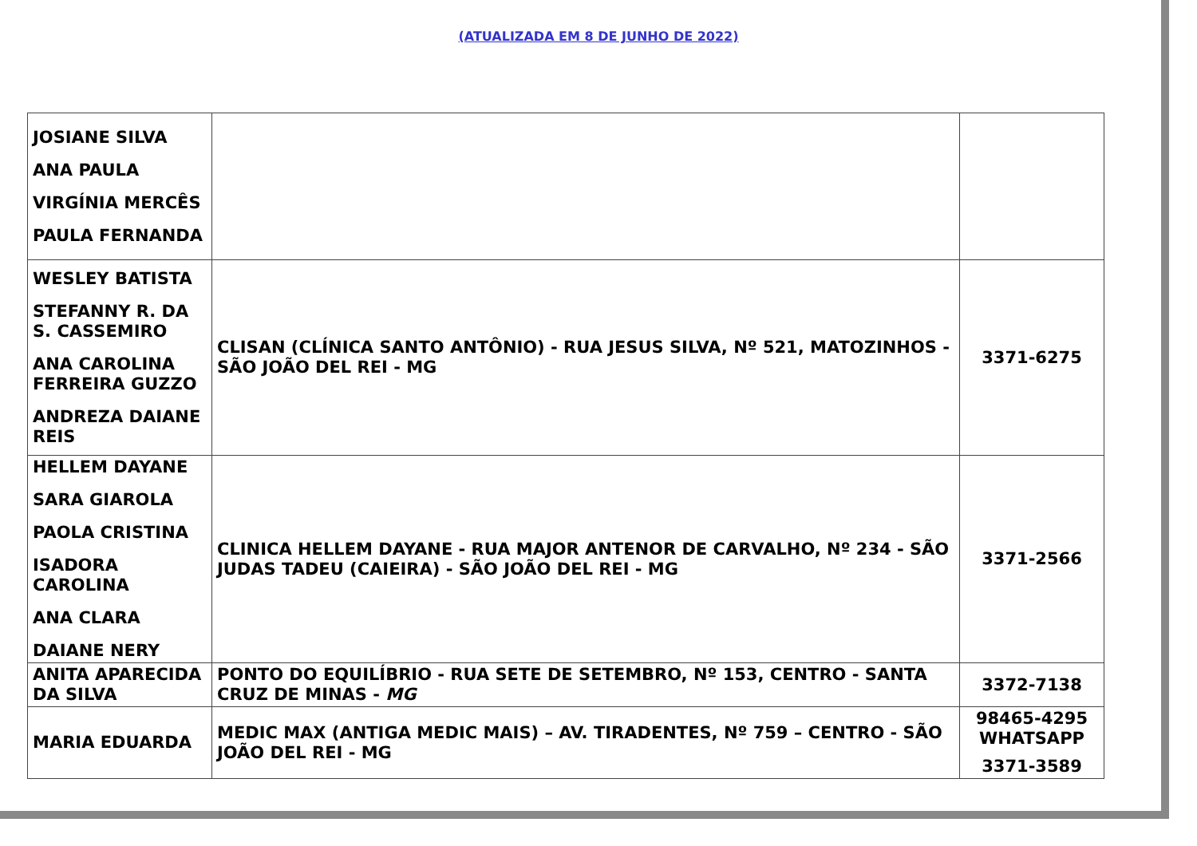(ATUALIZADA EM 8 DE JUNHO DE 2022)
| JOSIANE SILVA ANA PAULA VIRGÍNIA MERCÊS PAULA FERNANDA | | |
| WESLEY BATISTA STEFANNY R. DA S. CASSEMIRO ANA CAROLINA FERREIRA GUZZO ANDREZA DAIANE REIS | CLISAN (CLÍNICA SANTO ANTÔNIO) - RUA JESUS SILVA, Nº 521, MATOZINHOS - SÃO JOÃO DEL REI - MG | 3371-6275 |
| HELLEM DAYANE SARA GIAROLA PAOLA CRISTINA ISADORA CAROLINA ANA CLARA DAIANE NERY | CLINICA HELLEM DAYANE - RUA MAJOR ANTENOR DE CARVALHO, Nº 234 - SÃO JUDAS TADEU (CAIEIRA) - SÃO JOÃO DEL REI - MG | 3371-2566 |
| ANITA APARECIDA DA SILVA | PONTO DO EQUILÍBRIO - RUA SETE DE SETEMBRO, Nº 153, CENTRO - SANTA CRUZ DE MINAS - MG | 3372-7138 |
| MARIA EDUARDA | MEDIC MAX (ANTIGA MEDIC MAIS) – AV. TIRADENTES, Nº 759 – CENTRO - SÃO JOÃO DEL REI - MG | 98465-4295 WHATSAPP 3371-3589 |